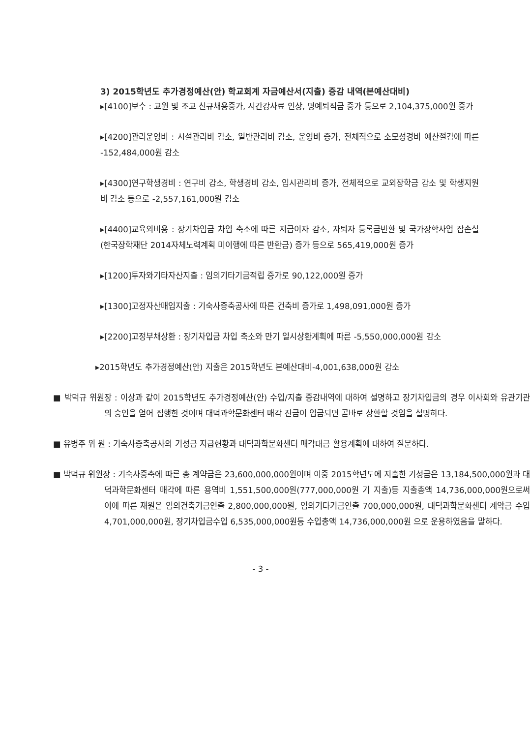3) 2015학년도 추가경정예산(안) 학교회계 자금예산서(지출) 증감 내역(본예산대비)
▸[4100]보수 : 교원 및 조교 신규채용증가, 시간강사료 인상, 명예퇴직금 증가 등으로 2,104,375,000원 증가
▸[4200]관리운영비 : 시설관리비 감소, 일반관리비 감소, 운영비 증가, 전체적으로 소모성경비 예산절감에 따른 -152,484,000원 감소
▸[4300]연구학생경비 : 연구비 감소, 학생경비 감소, 입시관리비 증가, 전체적으로 교외장학금 감소 및 학생지원비 감소 등으로 -2,557,161,000원 감소
▸[4400]교육외비용 : 장기차입금 차입 축소에 따른 지급이자 감소, 자퇴자 등록금반환 및 국가장학사업 잡손실(한국장학재단 2014자체노력계획 미이행에 따른 반환금) 증가 등으로 565,419,000원 증가
▸[1200]투자와기타자산지출 : 임의기타기금적립 증가로 90,122,000원 증가
▸[1300]고정자산매입지출 : 기숙사증축공사에 따른 건축비 증가로 1,498,091,000원 증가
▸[2200]고정부채상환 : 장기차입금 차입 축소와 만기 일시상환계획에 따른 -5,550,000,000원 감소
▸2015학년도 추가경정예산(안) 지출은 2015학년도 본예산대비-4,001,638,000원 감소
■ 박덕규 위원장 : 이상과 같이 2015학년도 추가경정예산(안) 수입/지출 증감내역에 대하여 설명하고 장기차입금의 경우 이사회와 유관기관의 승인을 얻어 집행한 것이며 대덕과학문화센터 매각 잔금이 입금되면 곧바로 상환할 것임을 설명하다.
■ 유병주 위 원 : 기숙사증축공사의 기성금 지급현황과 대덕과학문화센터 매각대금 활용계획에 대하여 질문하다.
■ 박덕규 위원장 : 기숙사증축에 따른 총 계약금은 23,600,000,000원이며 이중 2015학년도에 지출한 기성금은 13,184,500,000원과 대덕과학문화센터 매각에 따른 용역비 1,551,500,000원(777,000,000원 기 지출)등 지출총액 14,736,000,000원으로써 이에 따른 재원은 임의건축기금인출 2,800,000,000원, 임의기타기금인출 700,000,000원, 대덕과학문화센터 계약금 수입 4,701,000,000원, 장기차입금수입 6,535,000,000원등 수입총액 14,736,000,000원 으로 운용하였음을 말하다.
- 3 -